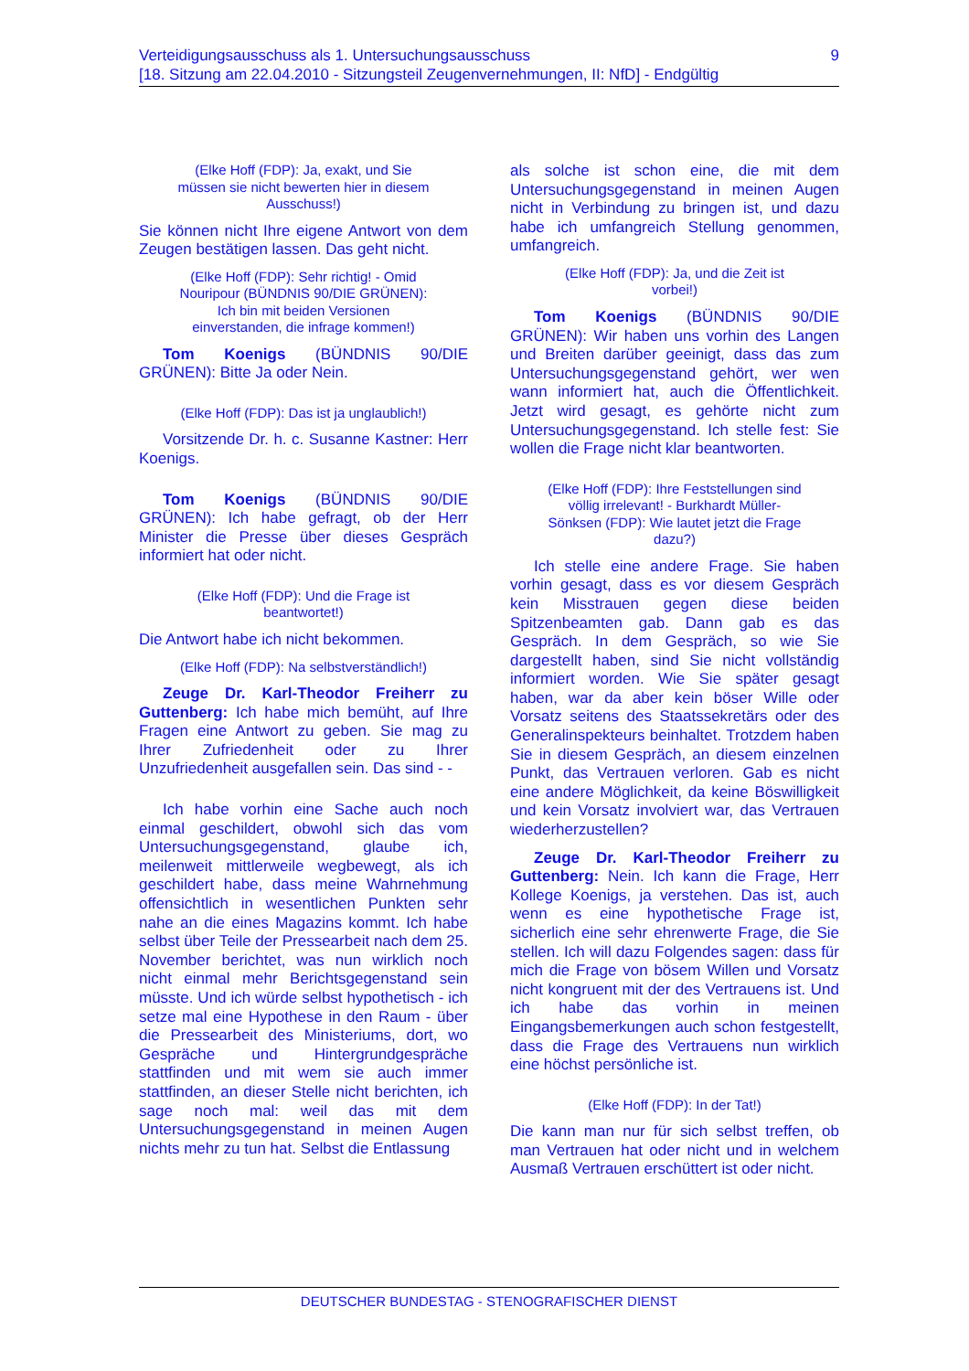Verteidigungsausschuss als 1. Untersuchungsausschuss
[18. Sitzung am 22.04.2010 - Sitzungsteil Zeugenvernehmungen, II: NfD] - Endgültig
9
(Elke Hoff (FDP): Ja, exakt, und Sie müssen sie nicht bewerten hier in diesem Ausschuss!)
Sie können nicht Ihre eigene Antwort von dem Zeugen bestätigen lassen. Das geht nicht.
(Elke Hoff (FDP): Sehr richtig! - Omid Nouripour (BÜNDNIS 90/DIE GRÜNEN): Ich bin mit beiden Versionen einverstanden, die infrage kommen!)
Tom Koenigs (BÜNDNIS 90/DIE GRÜNEN): Bitte Ja oder Nein.
(Elke Hoff (FDP): Das ist ja unglaublich!)
Vorsitzende Dr. h. c. Susanne Kastner: Herr Koenigs.
Tom Koenigs (BÜNDNIS 90/DIE GRÜNEN): Ich habe gefragt, ob der Herr Minister die Presse über dieses Gespräch informiert hat oder nicht.
(Elke Hoff (FDP): Und die Frage ist beantwortet!)
Die Antwort habe ich nicht bekommen.
(Elke Hoff (FDP): Na selbstverständlich!)
Zeuge Dr. Karl-Theodor Freiherr zu Guttenberg: Ich habe mich bemüht, auf Ihre Fragen eine Antwort zu geben. Sie mag zu Ihrer Zufriedenheit oder zu Ihrer Unzufriedenheit ausgefallen sein. Das sind - -
Ich habe vorhin eine Sache auch noch einmal geschildert, obwohl sich das vom Untersuchungsgegenstand, glaube ich, meilenweit mittlerweile wegbewegt, als ich geschildert habe, dass meine Wahrnehmung offensichtlich in wesentlichen Punkten sehr nahe an die eines Magazins kommt. Ich habe selbst über Teile der Pressearbeit nach dem 25. November berichtet, was nun wirklich noch nicht einmal mehr Berichtsgegenstand sein müsste. Und ich würde selbst hypothetisch - ich setze mal eine Hypothese in den Raum - über die Pressearbeit des Ministeriums, dort, wo Gespräche und Hintergrundgespräche stattfinden und mit wem sie auch immer stattfinden, an dieser Stelle nicht berichten, ich sage noch mal: weil das mit dem Untersuchungsgegenstand in meinen Augen nichts mehr zu tun hat. Selbst die Entlassung
als solche ist schon eine, die mit dem Untersuchungsgegenstand in meinen Augen nicht in Verbindung zu bringen ist, und dazu habe ich umfangreich Stellung genommen, umfangreich.
(Elke Hoff (FDP): Ja, und die Zeit ist vorbei!)
Tom Koenigs (BÜNDNIS 90/DIE GRÜNEN): Wir haben uns vorhin des Langen und Breiten darüber geeinigt, dass das zum Untersuchungsgegenstand gehört, wer wen wann informiert hat, auch die Öffentlichkeit. Jetzt wird gesagt, es gehörte nicht zum Untersuchungsgegenstand. Ich stelle fest: Sie wollen die Frage nicht klar beantworten.
(Elke Hoff (FDP): Ihre Feststellungen sind völlig irrelevant! - Burkhardt Müller-Sönksen (FDP): Wie lautet jetzt die Frage dazu?)
Ich stelle eine andere Frage. Sie haben vorhin gesagt, dass es vor diesem Gespräch kein Misstrauen gegen diese beiden Spitzenbeamten gab. Dann gab es das Gespräch. In dem Gespräch, so wie Sie dargestellt haben, sind Sie nicht vollständig informiert worden. Wie Sie später gesagt haben, war da aber kein böser Wille oder Vorsatz seitens des Staatssekretärs oder des Generalinspekteurs beinhaltet. Trotzdem haben Sie in diesem Gespräch, an diesem einzelnen Punkt, das Vertrauen verloren. Gab es nicht eine andere Möglichkeit, da keine Böswilligkeit und kein Vorsatz involviert war, das Vertrauen wiederherzustellen?
Zeuge Dr. Karl-Theodor Freiherr zu Guttenberg: Nein. Ich kann die Frage, Herr Kollege Koenigs, ja verstehen. Das ist, auch wenn es eine hypothetische Frage ist, sicherlich eine sehr ehrenwerte Frage, die Sie stellen. Ich will dazu Folgendes sagen: dass für mich die Frage von bösem Willen und Vorsatz nicht kongruent mit der des Vertrauens ist. Und ich habe das vorhin in meinen Eingangsbemerkungen auch schon festgestellt, dass die Frage des Vertrauens nun wirklich eine höchst persönliche ist.
(Elke Hoff (FDP): In der Tat!)
Die kann man nur für sich selbst treffen, ob man Vertrauen hat oder nicht und in welchem Ausmaß Vertrauen erschüttert ist oder nicht.
DEUTSCHER BUNDESTAG - STENOGRAFISCHER DIENST